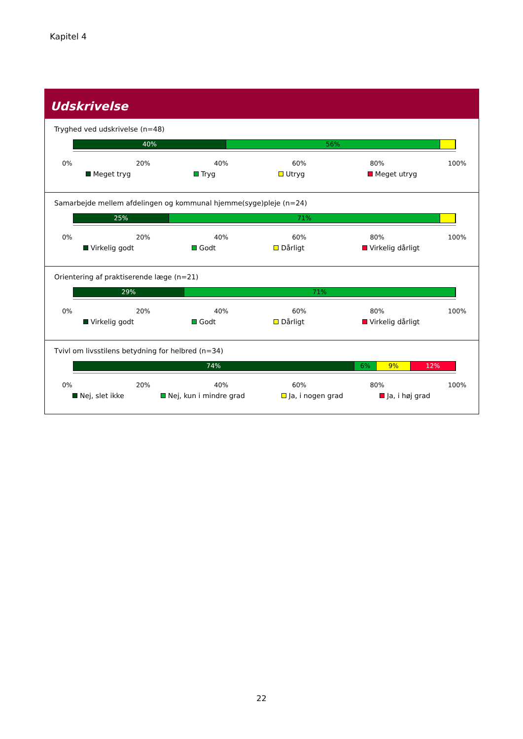Kapitel 4
Udskrivelse
Tryghed ved udskrivelse (n=48)
40% 56%
0% 20% 40% 60% 80% 100%
Meget tryg Tryg Utryg Meget utryg
Samarbejde mellem afdelingen og kommunal hjemme(syge)pleje (n=24)
25% 71%
0% 20% 40% 60% 80% 100%
Virkelig godt Godt Dårligt Virkelig dårligt
Orientering af praktiserende læge (n=21)
29% 71%
0% 20% 40% 60% 80% 100%
Virkelig godt Godt Dårligt Virkelig dårligt
Tvivl om livsstilens betydning for helbred (n=34)
74% 6% 9% 12%
0% 20% 40% 60% 80% 100%
Nej, slet ikke Nej, kun i mindre grad Ja, i nogen grad Ja, i høj grad
22